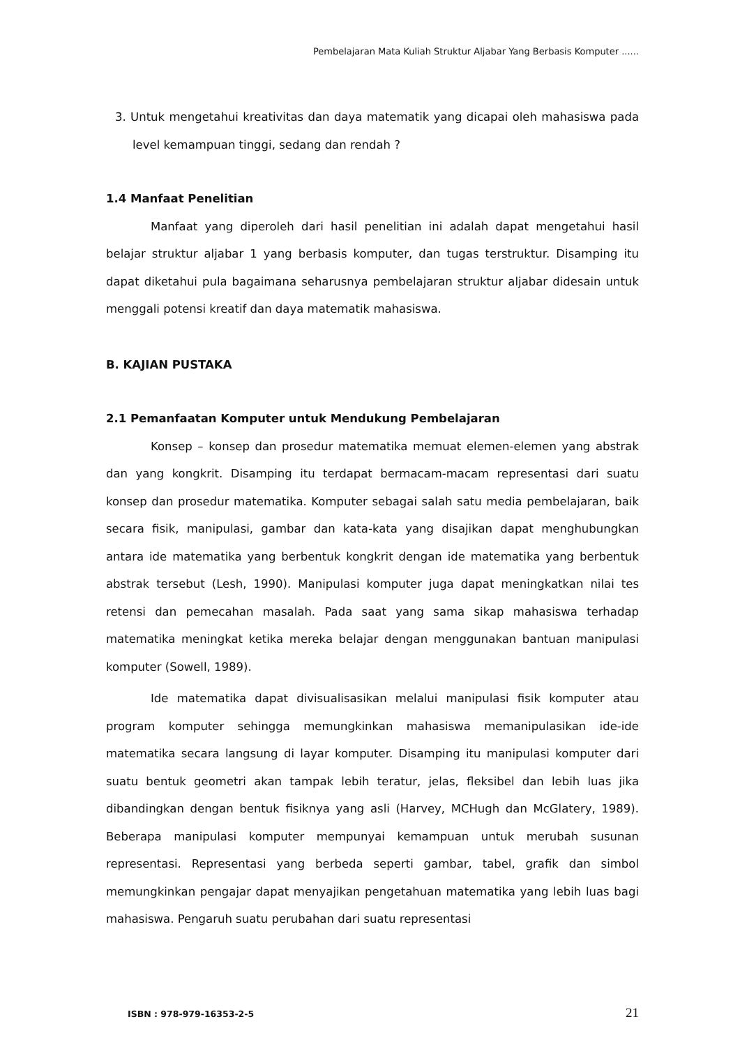Pembelajaran Mata Kuliah Struktur Aljabar Yang Berbasis Komputer ......
3. Untuk mengetahui kreativitas dan daya matematik yang dicapai oleh mahasiswa pada level kemampuan tinggi, sedang dan rendah ?
1.4 Manfaat Penelitian
Manfaat yang diperoleh dari hasil penelitian ini adalah dapat mengetahui hasil belajar struktur aljabar 1 yang berbasis komputer, dan tugas terstruktur. Disamping itu dapat diketahui pula bagaimana seharusnya pembelajaran struktur aljabar didesain untuk menggali potensi kreatif dan daya matematik mahasiswa.
B. KAJIAN PUSTAKA
2.1 Pemanfaatan Komputer untuk Mendukung Pembelajaran
Konsep – konsep dan prosedur matematika memuat elemen-elemen yang abstrak dan yang kongkrit. Disamping itu terdapat bermacam-macam representasi dari suatu konsep dan prosedur matematika. Komputer sebagai salah satu media pembelajaran, baik secara fisik, manipulasi, gambar dan kata-kata yang disajikan dapat menghubungkan antara ide matematika yang berbentuk kongkrit dengan ide matematika yang berbentuk abstrak tersebut (Lesh, 1990). Manipulasi komputer juga dapat meningkatkan nilai tes retensi dan pemecahan masalah. Pada saat yang sama sikap mahasiswa terhadap matematika meningkat ketika mereka belajar dengan menggunakan bantuan manipulasi komputer (Sowell, 1989).
Ide matematika dapat divisualisasikan melalui manipulasi fisik komputer atau program komputer sehingga memungkinkan mahasiswa memanipulasikan ide-ide matematika secara langsung di layar komputer. Disamping itu manipulasi komputer dari suatu bentuk geometri akan tampak lebih teratur, jelas, fleksibel dan lebih luas jika dibandingkan dengan bentuk fisiknya yang asli (Harvey, MCHugh dan McGlatery, 1989). Beberapa manipulasi komputer mempunyai kemampuan untuk merubah susunan representasi. Representasi yang berbeda seperti gambar, tabel, grafik dan simbol memungkinkan pengajar dapat menyajikan pengetahuan matematika yang lebih luas bagi mahasiswa. Pengaruh suatu perubahan dari suatu representasi
ISBN : 978-979-16353-2-5 21